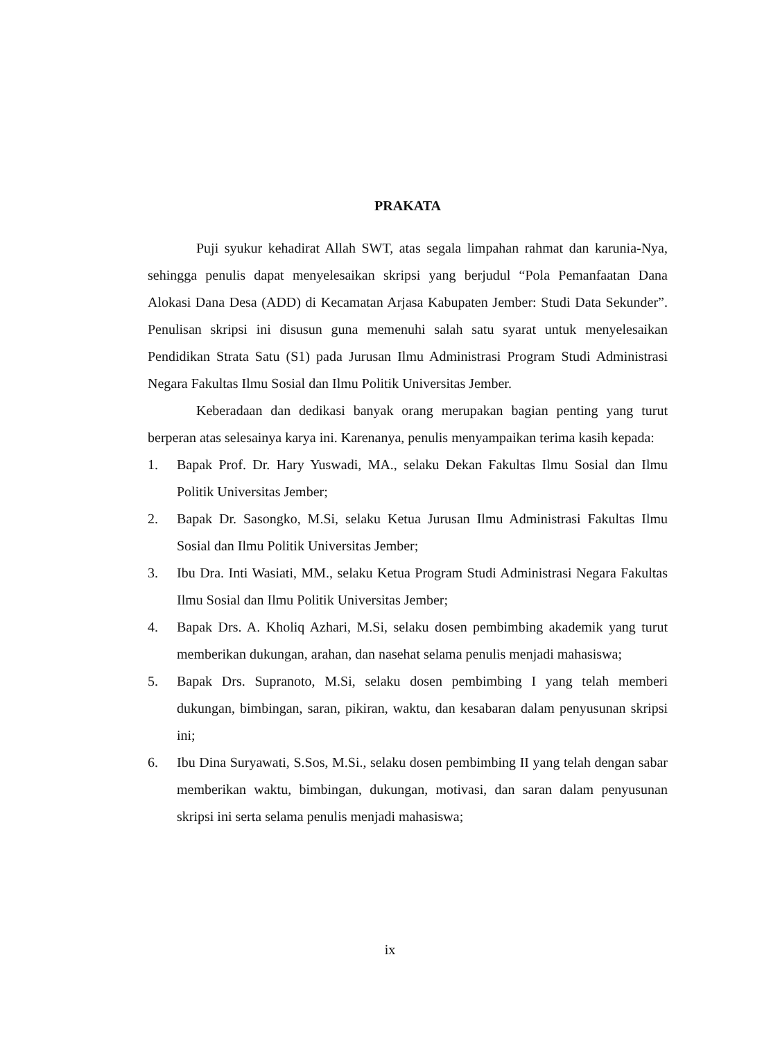PRAKATA
Puji syukur kehadirat Allah SWT, atas segala limpahan rahmat dan karunia-Nya, sehingga penulis dapat menyelesaikan skripsi yang berjudul “Pola Pemanfaatan Dana Alokasi Dana Desa (ADD) di Kecamatan Arjasa Kabupaten Jember: Studi Data Sekunder”. Penulisan skripsi ini disusun guna memenuhi salah satu syarat untuk menyelesaikan Pendidikan Strata Satu (S1) pada Jurusan Ilmu Administrasi Program Studi Administrasi Negara Fakultas Ilmu Sosial dan Ilmu Politik Universitas Jember.
Keberadaan dan dedikasi banyak orang merupakan bagian penting yang turut berperan atas selesainya karya ini. Karenanya, penulis menyampaikan terima kasih kepada:
1. Bapak Prof. Dr. Hary Yuswadi, MA., selaku Dekan Fakultas Ilmu Sosial dan Ilmu Politik Universitas Jember;
2. Bapak Dr. Sasongko, M.Si, selaku Ketua Jurusan Ilmu Administrasi Fakultas Ilmu Sosial dan Ilmu Politik Universitas Jember;
3. Ibu Dra. Inti Wasiati, MM., selaku Ketua Program Studi Administrasi Negara Fakultas Ilmu Sosial dan Ilmu Politik Universitas Jember;
4. Bapak Drs. A. Kholiq Azhari, M.Si, selaku dosen pembimbing akademik yang turut memberikan dukungan, arahan, dan nasehat selama penulis menjadi mahasiswa;
5. Bapak Drs. Supranoto, M.Si, selaku dosen pembimbing I yang telah memberi dukungan, bimbingan, saran, pikiran, waktu, dan kesabaran dalam penyusunan skripsi ini;
6. Ibu Dina Suryawati, S.Sos, M.Si., selaku dosen pembimbing II yang telah dengan sabar memberikan waktu, bimbingan, dukungan, motivasi, dan saran dalam penyusunan skripsi ini serta selama penulis menjadi mahasiswa;
ix